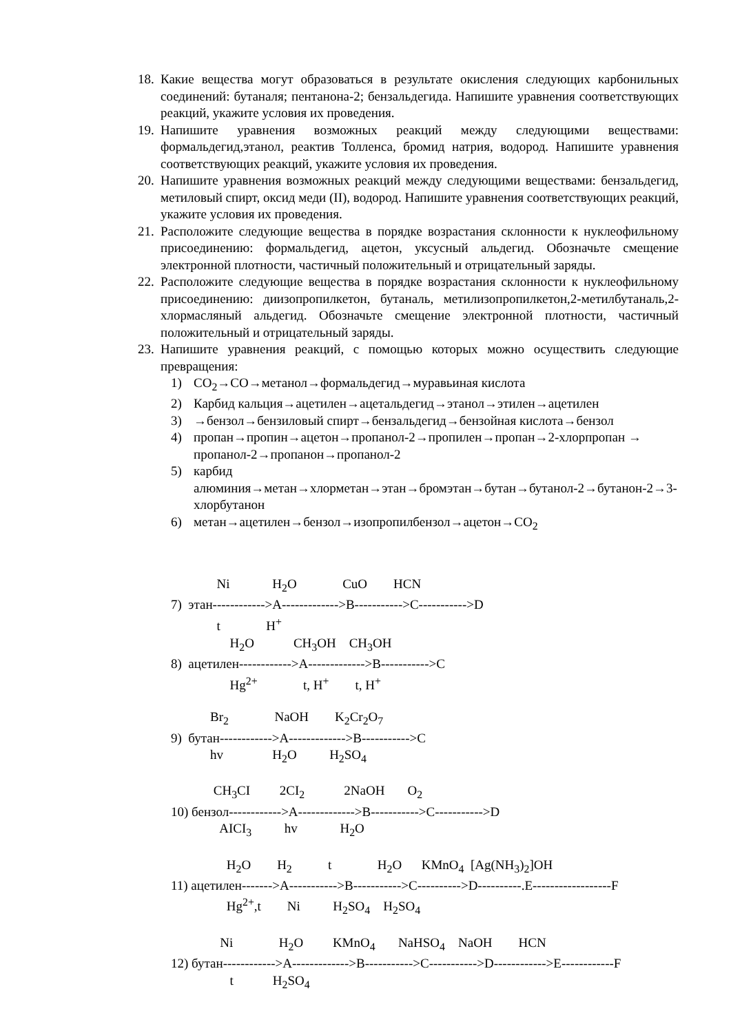18. Какие вещества могут образоваться в результате окисления следующих карбонильных соединений: бутаналя; пентанона-2; бензальдегида. Напишите уравнения соответствующих реакций, укажите условия их проведения.
19. Напишите уравнения возможных реакций между следующими веществами: формальдегид,этанол, реактив Толленса, бромид натрия, водород. Напишите уравнения соответствующих реакций, укажите условия их проведения.
20. Напишите уравнения возможных реакций между следующими веществами: бензальдегид, метиловый спирт, оксид меди (II), водород. Напишите уравнения соответствующих реакций, укажите условия их проведения.
21. Расположите следующие вещества в порядке возрастания склонности к нуклеофильному присоединению: формальдегид, ацетон, уксусный альдегид. Обозначьте смещение электронной плотности, частичный положительный и отрицательный заряды.
22. Расположите следующие вещества в порядке возрастания склонности к нуклеофильному присоединению: диизопропилкетон, бутаналь, метилизопропилкетон,2-метилбутаналь,2-хлормасляный альдегид. Обозначьте смещение электронной плотности, частичный положительный и отрицательный заряды.
23. Напишите уравнения реакций, с помощью которых можно осуществить следующие превращения:
1) CO<sub>2</sub>→CO→метанол→формальдегид→муравьиная кислота
2) Карбид кальция→ацетилен→ацетальдегид→этанол→этилен→ацетилен
3) →бензол→бензиловый спирт→бензальдегид→бензойная кислота→бензол
4) пропан→пропин→ацетон→пропанол-2→пропилен→пропан→2-хлорпропан → пропанол-2→пропанон→пропанол-2
5) карбид алюминия→метан→хлорметан→этан→бромэтан→бутан→бутанол-2→бутанон-2→3-хлорбутанон
6) метан→ацетилен→бензол→изопропилбензол→ацетон→CO<sub>2</sub>
              Ni             H2O              CuO        HCN
7)  этан------------>A------------->B----------->C----------->D
              t              H+
                  H2O            CH3OH    CH3OH
8)  ацетилен------------>A------------->B----------->C
                  Hg2+              t, H+        t, H+
            Br2              NaOH        K2Cr2O7
9)  бутан------------>A------------->B----------->C
            hv               H2O          H2SO4
             CH3CI         2CI2            2NaOH       O2
10) бензол------------>A------------->B----------->C----------->D
               AICI3          hv             H2O
                 H2O        H2           t              H2O      KMnO4  [Ag(NH3)2]OH
11) ацетилен------->A----------->B----------->C---------->D----------.E------------------F
                 Hg2+,t        Ni          H2SO4    H2SO4
               Ni              H2O         KMnO4       NaHSO4    NaOH        HCN
12) бутан------------>A------------->B----------->C----------->D------------>E------------F
                  t            H2SO4